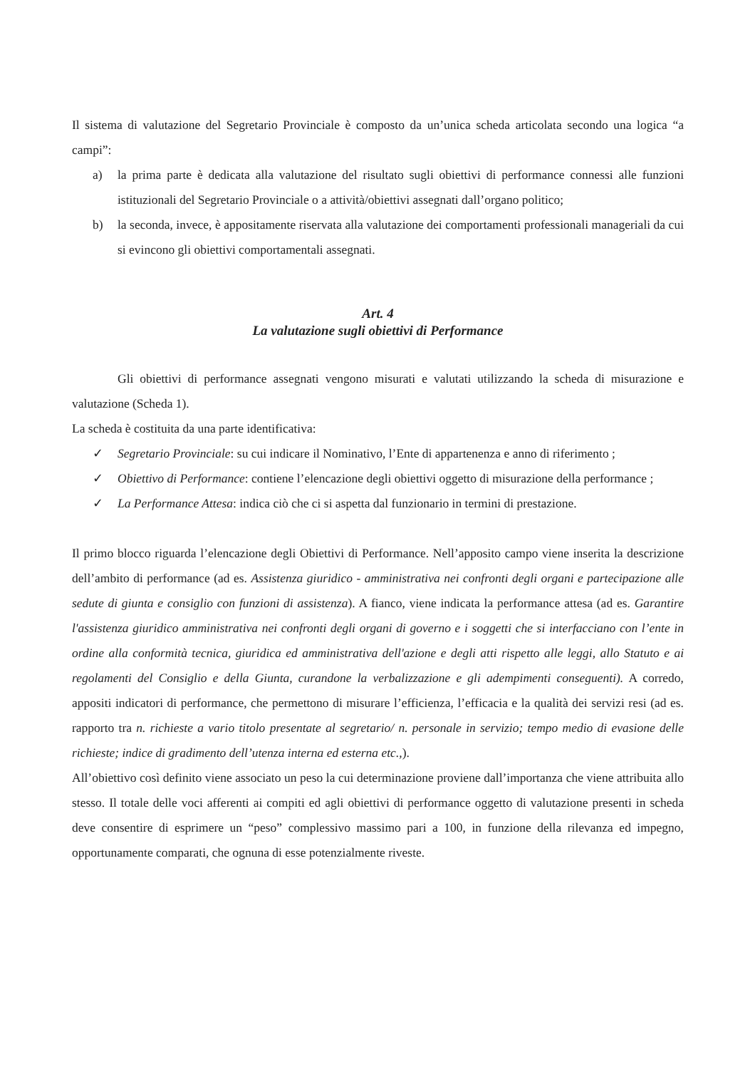Il sistema di valutazione del Segretario Provinciale è composto da un’unica scheda articolata secondo una logica “a campi”:
a) la prima parte è dedicata alla valutazione del risultato sugli obiettivi di performance connessi alle funzioni istituzionali del Segretario Provinciale o a attività/obiettivi assegnati dall’organo politico;
b) la seconda, invece, è appositamente riservata alla valutazione dei comportamenti professionali manageriali da cui si evincono gli obiettivi comportamentali assegnati.
Art. 4
La valutazione sugli obiettivi di Performance
Gli obiettivi di performance assegnati vengono misurati e valutati utilizzando la scheda di misurazione e valutazione (Scheda 1).
La scheda è costituita da una parte identificativa:
✓ Segretario Provinciale: su cui indicare il Nominativo, l’Ente di appartenenza e anno di riferimento ;
✓ Obiettivo di Performance: contiene l’elencazione degli obiettivi oggetto di misurazione della performance ;
✓ La Performance Attesa: indica ciò che ci si aspetta dal funzionario in termini di prestazione.
Il primo blocco riguarda l’elencazione degli Obiettivi di Performance. Nell’apposito campo viene inserita la descrizione dell’ambito di performance (ad es. Assistenza giuridico - amministrativa nei confronti degli organi e partecipazione alle sedute di giunta e consiglio con funzioni di assistenza). A fianco, viene indicata la performance attesa (ad es. Garantire l'assistenza giuridico amministrativa nei confronti degli organi di governo e i soggetti che si interfacciano con l’ente in ordine alla conformità tecnica, giuridica ed amministrativa dell'azione e degli atti rispetto alle leggi, allo Statuto e ai regolamenti del Consiglio e della Giunta, curandone la verbalizzazione e gli adempimenti conseguenti). A corredo, appositi indicatori di performance, che permettono di misurare l’efficienza, l’efficacia e la qualità dei servizi resi (ad es. rapporto tra n. richieste a vario titolo presentate al segretario/ n. personale in servizio; tempo medio di evasione delle richieste; indice di gradimento dell’utenza interna ed esterna etc.,).
All’obiettivo così definito viene associato un peso la cui determinazione proviene dall’importanza che viene attribuita allo stesso. Il totale delle voci afferenti ai compiti ed agli obiettivi di performance oggetto di valutazione presenti in scheda deve consentire di esprimere un “peso” complessivo massimo pari a 100, in funzione della rilevanza ed impegno, opportunamente comparati, che ognuna di esse potenzialmente riveste.